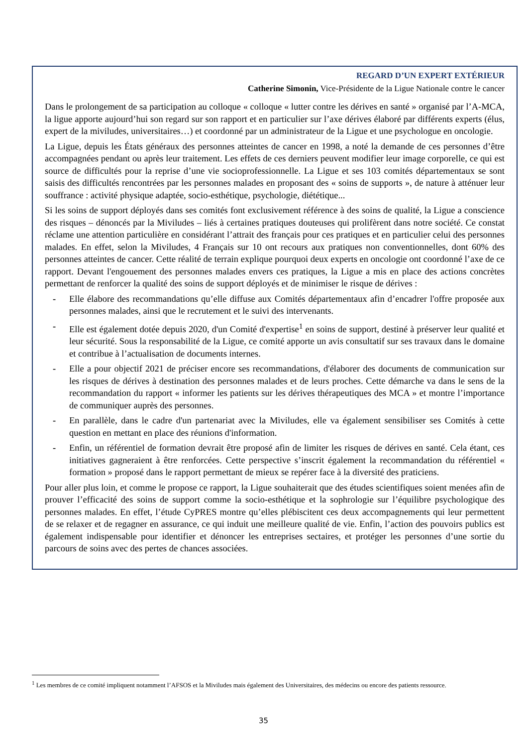REGARD D’UN EXPERT EXTÉRIEUR
Catherine Simonin, Vice-Présidente de la Ligue Nationale contre le cancer
Dans le prolongement de sa participation au colloque « colloque « lutter contre les dérives en santé » organisé par l’A-MCA, la ligue apporte aujourd’hui son regard sur son rapport et en particulier sur l’axe dérives élaboré par différents experts (élus, expert de la miviludes, universitaires…) et coordonné par un administrateur de la Ligue et une psychologue en oncologie.
La Ligue, depuis les États généraux des personnes atteintes de cancer en 1998, a noté la demande de ces personnes d’être accompagnées pendant ou après leur traitement. Les effets de ces derniers peuvent modifier leur image corporelle, ce qui est source de difficultés pour la reprise d’une vie socioprofessionnelle. La Ligue et ses 103 comités départementaux se sont saisis des difficultés rencontrées par les personnes malades en proposant des « soins de supports », de nature à atténuer leur souffrance : activité physique adaptée, socio-esthétique, psychologie, diététique...
Si les soins de support déployés dans ses comités font exclusivement référence à des soins de qualité, la Ligue a conscience des risques – dénoncés par la Miviludes – liés à certaines pratiques douteuses qui prolifèrent dans notre société. Ce constat réclame une attention particulière en considérant l’attrait des français pour ces pratiques et en particulier celui des personnes malades. En effet, selon la Miviludes, 4 Français sur 10 ont recours aux pratiques non conventionnelles, dont 60% des personnes atteintes de cancer. Cette réalité de terrain explique pourquoi deux experts en oncologie ont coordonné l’axe de ce rapport. Devant l'engouement des personnes malades envers ces pratiques, la Ligue a mis en place des actions concrètes permettant de renforcer la qualité des soins de support déployés et de minimiser le risque de dérives :
- Elle élabore des recommandations qu’elle diffuse aux Comités départementaux afin d’encadrer l'offre proposée aux personnes malades, ainsi que le recrutement et le suivi des intervenants.
- Elle est également dotée depuis 2020, d'un Comité d'expertise<sup>1</sup> en soins de support, destiné à préserver leur qualité et leur sécurité. Sous la responsabilité de la Ligue, ce comité apporte un avis consultatif sur ses travaux dans le domaine et contribue à l’actualisation de documents internes.
- Elle a pour objectif 2021 de préciser encore ses recommandations, d'élaborer des documents de communication sur les risques de dérives à destination des personnes malades et de leurs proches. Cette démarche va dans le sens de la recommandation du rapport « informer les patients sur les dérives thérapeutiques des MCA » et montre l’importance de communiquer auprès des personnes.
- En parallèle, dans le cadre d'un partenariat avec la Miviludes, elle va également sensibiliser ses Comités à cette question en mettant en place des réunions d'information.
- Enfin, un référentiel de formation devrait être proposé afin de limiter les risques de dérives en santé. Cela étant, ces initiatives gagneraient à être renforcées. Cette perspective s’inscrit également la recommandation du référentiel « formation » proposé dans le rapport permettant de mieux se repérer face à la diversité des praticiens.
Pour aller plus loin, et comme le propose ce rapport, la Ligue souhaiterait que des études scientifiques soient menées afin de prouver l’efficacité des soins de support comme la socio-esthétique et la sophrologie sur l’équilibre psychologique des personnes malades. En effet, l’étude CyPRES montre qu’elles plébiscitent ces deux accompagnements qui leur permettent de se relaxer et de regagner en assurance, ce qui induit une meilleure qualité de vie. Enfin, l’action des pouvoirs publics est également indispensable pour identifier et dénoncer les entreprises sectaires, et protéger les personnes d’une sortie du parcours de soins avec des pertes de chances associées.
<sup>1</sup> Les membres de ce comité impliquent notamment l’AFSOS et la Miviludes mais également des Universitaires, des médecins ou encore des patients ressource.
35